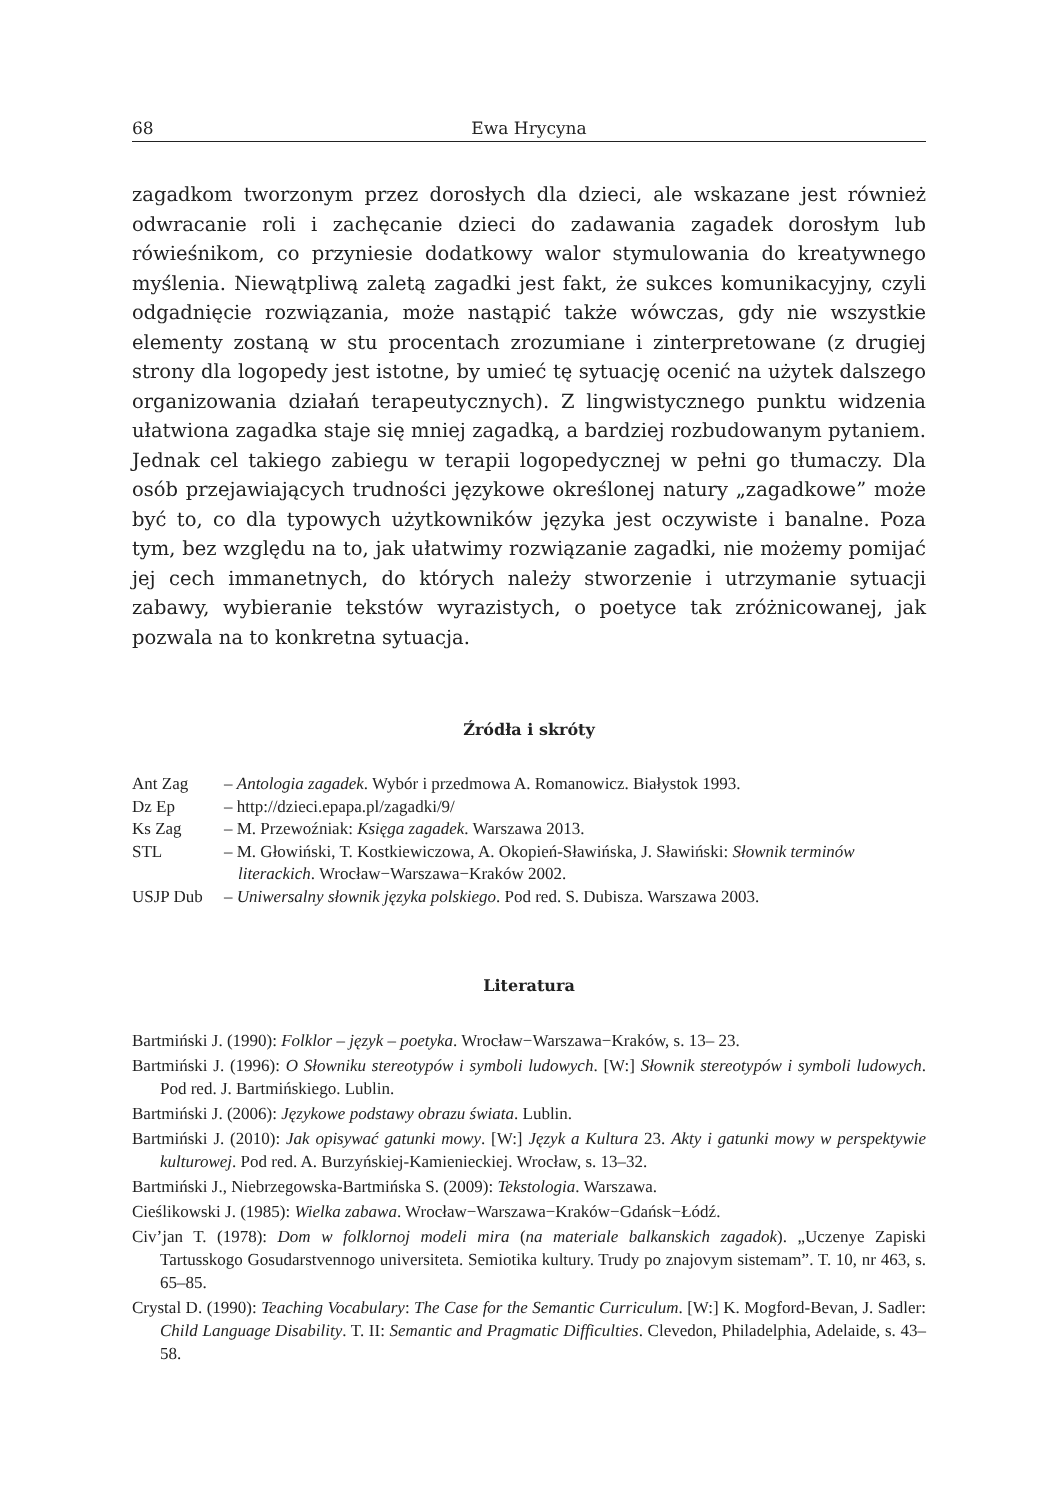68 Ewa Hrycyna
zagadkom tworzonym przez dorosłych dla dzieci, ale wskazane jest również odwracanie roli i zachęcanie dzieci do zadawania zagadek dorosłym lub rówieśnikom, co przyniesie dodatkowy walor stymulowania do kreatywnego myślenia. Niewątpliwą zaletą zagadki jest fakt, że sukces komunikacyjny, czyli odgadnięcie rozwiązania, może nastąpić także wówczas, gdy nie wszystkie elementy zostaną w stu procentach zrozumiane i zinterpretowane (z drugiej strony dla logopedy jest istotne, by umieć tę sytuację ocenić na użytek dalszego organizowania działań terapeutycznych). Z lingwistycznego punktu widzenia ułatwiona zagadka staje się mniej zagadką, a bardziej rozbudowanym pytaniem. Jednak cel takiego zabiegu w terapii logopedycznej w pełni go tłumaczy. Dla osób przejawiających trudności językowe określonej natury „zagadkowe” może być to, co dla typowych użytkowników języka jest oczywiste i banalne. Poza tym, bez względu na to, jak ułatwimy rozwiązanie zagadki, nie możemy pomijać jej cech immanetnych, do których należy stworzenie i utrzymanie sytuacji zabawy, wybieranie tekstów wyrazistych, o poetyce tak zróżnicowanej, jak pozwala na to konkretna sytuacja.
Źródła i skróty
Ant Zag – Antologia zagadek. Wybór i przedmowa A. Romanowicz. Białystok 1993.
Dz Ep – http://dzieci.epapa.pl/zagadki/9/
Ks Zag – M. Przewoźniak: Księga zagadek. Warszawa 2013.
STL – M. Głowiński, T. Kostkiewiczowa, A. Okopień-Sławińska, J. Sławiński: Słownik terminów literackich. Wrocław−Warszawa−Kraków 2002.
USJP Dub – Uniwersalny słownik języka polskiego. Pod red. S. Dubisza. Warszawa 2003.
Literatura
Bartmiński J. (1990): Folklor – język – poetyka. Wrocław−Warszawa−Kraków, s. 13– 23.
Bartmiński J. (1996): O Słowniku stereotypów i symboli ludowych. [W:] Słownik stereotypów i symboli ludowych. Pod red. J. Bartmińskiego. Lublin.
Bartmiński J. (2006): Językowe podstawy obrazu świata. Lublin.
Bartmiński J. (2010): Jak opisywać gatunki mowy. [W:] Język a Kultura 23. Akty i gatunki mowy w perspektywie kulturowej. Pod red. A. Burzyńskiej-Kamienieckiej. Wrocław, s. 13–32.
Bartmiński J., Niebrzegowska-Bartmińska S. (2009): Tekstologia. Warszawa.
Cieślikowski J. (1985): Wielka zabawa. Wrocław−Warszawa−Kraków−Gdańsk−Łódź.
Civ’jan T. (1978): Dom w folklornoj modeli mira (na materiale balkanskich zagadok). „Uczenye Zapiski Tartusskogo Gosudarstvennogo universiteta. Semiotika kultury. Trudy po znajovym sistemam”. T. 10, nr 463, s. 65–85.
Crystal D. (1990): Teaching Vocabulary: The Case for the Semantic Curriculum. [W:] K. Mogford-Bevan, J. Sadler: Child Language Disability. T. II: Semantic and Pragmatic Difficulties. Clevedon, Philadelphia, Adelaide, s. 43–58.